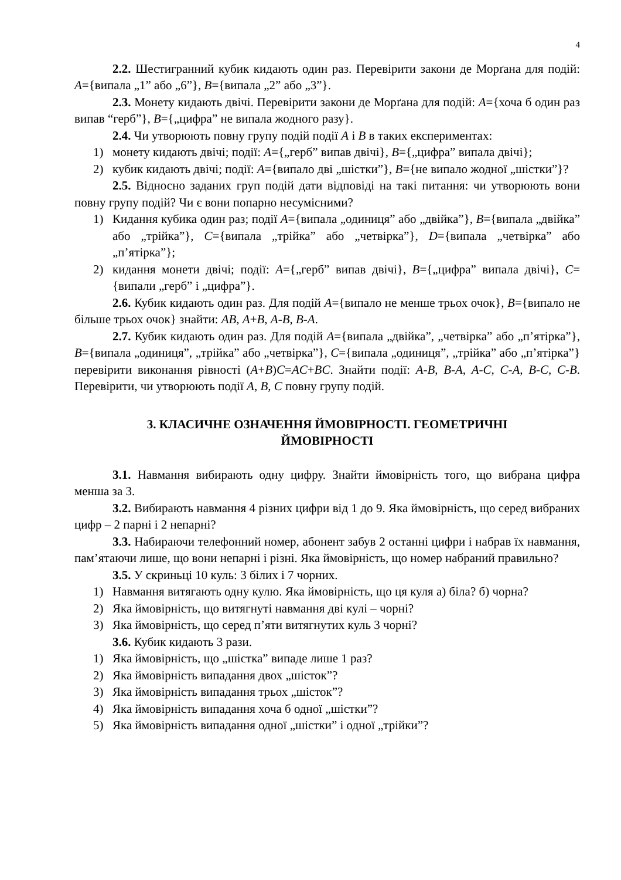4
2.2. Шестигранний кубик кидають один раз. Перевірити закони де Морґана для подій: A={випала „1” або „6”}, B={випала „2” або „3”}.
2.3. Монету кидають двічі. Перевірити закони де Морґана для подій: A={хоча б один раз випав “герб”}, B={„цифра” не випала жодного разу}.
2.4. Чи утворюють повну групу подій події A і B в таких експериментах:
1) монету кидають двічі; події: A={„герб” випав двічі}, B={„цифра” випала двічі};
2) кубик кидають двічі; події: A={випало дві „шістки”}, B={не випало жодної „шістки”}?
2.5. Відносно заданих груп подій дати відповіді на такі питання: чи утворюють вони повну групу подій? Чи є вони попарно несумісними?
1) Кидання кубика один раз; події A={випала „одиниця” або „двійка”}, B={випала „двійка” або „трійка”}, C={випала „трійка” або „четвірка”}, D={випала „четвірка” або „п’ятірка”};
2) кидання монети двічі; події: A={„герб” випав двічі}, B={„цифра” випала двічі}, C={випали „герб” і „цифра”}.
2.6. Кубик кидають один раз. Для подій A={випало не менше трьох очок}, B={випало не більше трьох очок} знайти: AB, A+B, A-B, B-A.
2.7. Кубик кидають один раз. Для подій A={випала „двійка”, „четвірка” або „п’ятірка”}, B={випала „одиниця”, „трійка” або „четвірка”}, C={випала „одиниця”, „трійка” або „п’ятірка”} перевірити виконання рівності (A+B)C=AC+BC. Знайти події: A-B, B-A, A-C, C-A, B-C, C-B. Перевірити, чи утворюють події A, B, C повну групу подій.
3. КЛАСИЧНЕ ОЗНАЧЕННЯ ЙМОВІРНОСТІ. ГЕОМЕТРИЧНІ
ЙМОВІРНОСТІ
3.1. Навмання вибирають одну цифру. Знайти ймовірність того, що вибрана цифра менша за 3.
3.2. Вибирають навмання 4 різних цифри від 1 до 9. Яка ймовірність, що серед вибраних цифр – 2 парні і 2 непарні?
3.3. Набираючи телефонний номер, абонент забув 2 останні цифри і набрав їх навмання, пам’ятаючи лише, що вони непарні і різні. Яка ймовірність, що номер набраний правильно?
3.5. У скриньці 10 куль: 3 білих і 7 чорних.
1) Навмання витягають одну кулю. Яка ймовірність, що ця куля а) біла? б) чорна?
2) Яка ймовірність, що витягнуті навмання дві кулі – чорні?
3) Яка ймовірність, що серед п’яти витягнутих куль 3 чорні?
3.6. Кубик кидають 3 рази.
1) Яка ймовірність, що „шістка” випаде лише 1 раз?
2) Яка ймовірність випадання двох „шісток”?
3) Яка ймовірність випадання трьох „шісток”?
4) Яка ймовірність випадання хоча б одної „шістки”?
5) Яка ймовірність випадання одної „шістки” і одної „трійки”?